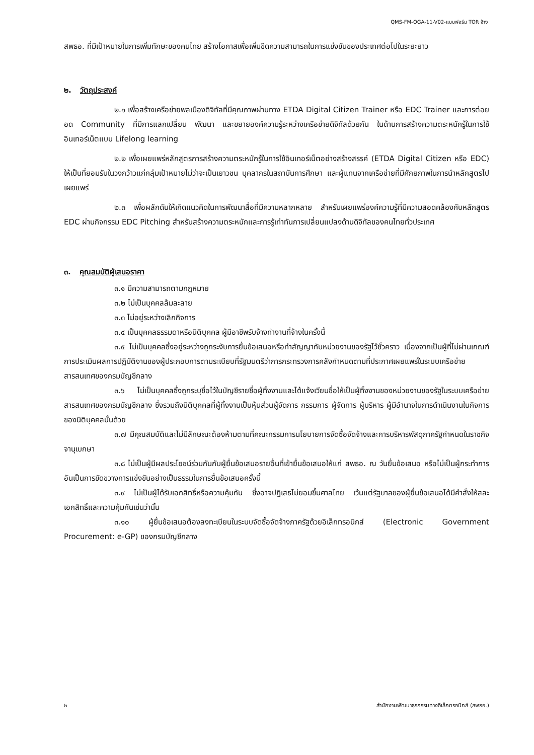QMS-FM-OGA-11-V02-แบบฟอร์ม TOR จ้าง
สพธอ. ที่มีเป้าหมายในการเพิ่มทักษะของคนไทย สร้างโอกาสเพื่อเพิ่มขีดความสามารถในการแข่งขันของประเทศต่อไปในระยะยาว
๒. วัตถุประสงค์
๒.๑ เพื่อสร้างเครือข่ายพลเมืองดิจิทัลที่มีคุณภาพผ่านทาง ETDA Digital Citizen Trainer หรือ EDC Trainer และการต่อยอด Community ที่มีการแลกเปลี่ยน พัฒนา และขยายองค์ความรู้ระหว่างเครือข่ายดิจิทัลด้วยกัน ในด้านการสร้างความตระหนักรู้ในการใช้อินเทอร์เน็ตแบบ Lifelong learning
๒.๒ เพื่อเผยแพร่หลักสูตรการสร้างความตระหนักรู้ในการใช้อินเทอร์เน็ตอย่างสร้างสรรค์ (ETDA Digital Citizen หรือ EDC) ให้เป็นที่ยอมรับในวงกว้าวแก่กลุ่มเป้าหมายไม่ว่าจะเป็นเยาวชน บุคลากรในสถาบันการศึกษา และผู้แทนจากเครือข่ายที่มีศักยภาพในการนำหลักสูตรไปเผยแพร่
๒.๓ เพื่อผลักดันให้เกิดแนวคิดในการพัฒนาสื่อที่มีความหลากหลาย สำหรับเผยแพร่องค์ความรู้ที่มีความสอดคล้องกับหลักสูตร EDC ผ่านกิจกรรม EDC Pitching สำหรับสร้างความตระหนักและการรู้เท่าทันการเปลี่ยนแปลงด้านดิจิทัลของคนไทยทั่วประเทศ
๓. คุณสมบัติผู้เสนอราคา
๓.๑ มีความสามารถตามกฎหมาย
๓.๒ ไม่เป็นบุคคลล้มละลาย
๓.๓ ไม่อยู่ระหว่างเลิกกิจการ
๓.๔ เป็นบุคคลธรรมดาหรือนิติบุคคล ผู้มีอาชีพรับจ้างทำงานที่จ้างในครั้งนี้
๓.๕ ไม่เป็นบุคคลซึ่งอยู่ระหว่างถูกระงับการยื่นข้อเสนอหรือทำสัญญากับหน่วยงานของรัฐไว้ชั่วคราว เนื่องจากเป็นผู้ที่ไม่ผ่านเกณฑ์การประเมินผลการปฏิบัติงานของผู้ประกอบการตามระเบียบที่รัฐมนตรีว่าการกระทรวงการคลังกำหนดตามที่ประกาศเผยแพร่ในระบบเครือข่ายสารสนเทศของกรมบัญชีกลาง
๓.๖ ไม่เป็นบุคคลซึ่งถูกระบุชื่อไว้ในบัญชีรายชื่อผู้ทิ้งงานและได้แจ้งเวียนชื่อให้เป็นผู้ทิ้งงานของหน่วยงานของรัฐในระบบเครือข่ายสารสนเทศของกรมบัญชีกลาง ซึ่งรวมถึงนิติบุคคลที่ผู้ทิ้งงานเป็นหุ้นส่วนผู้จัดการ กรรมการ ผู้จัดการ ผู้บริหาร ผู้มีอำนาจในการดำเนินงานในกิจการของนิติบุคคลนั้นด้วย
๓.๗ มีคุณสมบัติและไม่มีลักษณะต้องห้ามตามที่คณะกรรมการนโยบายการจัดซื้อจัดจ้างและการบริหารพัสดุภาครัฐกำหนดในราชกิจจานุเบกษา
๓.๘ ไม่เป็นผู้มีผลประโยชน์ร่วมกันกับผู้ยื่นข้อเสนอรายอื่นที่เข้ายื่นข้อเสนอให้แก่ สพธอ. ณ วันยื่นข้อเสนอ หรือไม่เป็นผู้กระทำการอันเป็นการขัดขวางการแข่งขันอย่างเป็นธรรมในการยื่นข้อเสนอครั้งนี้
๓.๙ ไม่เป็นผู้ได้รับเอกสิทธิ์หรือความคุ้มกัน ซึ่งอาจปฏิเสธไม่ยอมขึ้นศาลไทย เว้นแต่รัฐบาลของผู้ยื่นข้อเสนอได้มีคำสั่งให้สละเอกสิทธิ์และความคุ้มกันเช่นว่านั้น
๓.๑๐ ผู้ยื่นข้อเสนอต้องลงทะเบียนในระบบจัดซื้อจัดจ้างภาครัฐด้วยอิเล็กทรอนิกส์ (Electronic Government Procurement: e-GP) ของกรมบัญชีกลาง
๒ สำนักงานพัฒนาธุรกรรมทางอิเล็กทรอนิกส์ (สพธอ.)